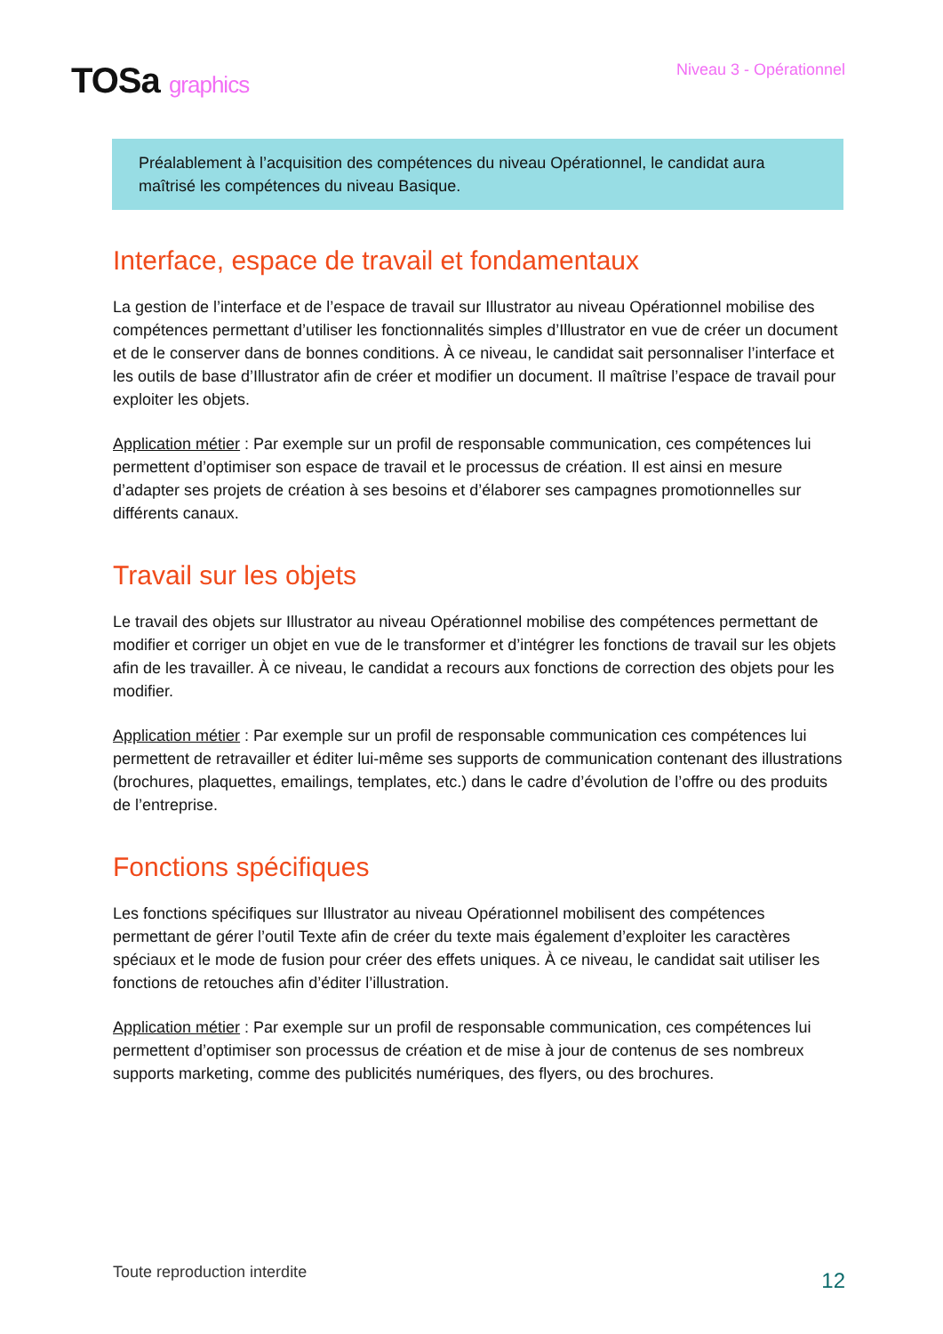TOSa graphics
Niveau 3 - Opérationnel
Préalablement à l’acquisition des compétences du niveau Opérationnel, le candidat aura maîtrisé les compétences du niveau Basique.
Interface, espace de travail et fondamentaux
La gestion de l’interface et de l’espace de travail sur Illustrator au niveau Opérationnel mobilise des compétences permettant d’utiliser les fonctionnalités simples d’Illustrator en vue de créer un document et de le conserver dans de bonnes conditions. À ce niveau, le candidat sait personnaliser l’interface et les outils de base d’Illustrator afin de créer et modifier un document. Il maîtrise l’espace de travail pour exploiter les objets.
Application métier : Par exemple sur un profil de responsable communication, ces compétences lui permettent d’optimiser son espace de travail et le processus de création. Il est ainsi en mesure d’adapter ses projets de création à ses besoins et d’élaborer ses campagnes promotionnelles sur différents canaux.
Travail sur les objets
Le travail des objets sur Illustrator au niveau Opérationnel mobilise des compétences permettant de modifier et corriger un objet en vue de le transformer et d’intégrer les fonctions de travail sur les objets afin de les travailler. À ce niveau, le candidat a recours aux fonctions de correction des objets pour les modifier.
Application métier : Par exemple sur un profil de responsable communication ces compétences lui permettent de retravailler et éditer lui-même ses supports de communication contenant des illustrations (brochures, plaquettes, emailings, templates, etc.) dans le cadre d’évolution de l’offre ou des produits de l’entreprise.
Fonctions spécifiques
Les fonctions spécifiques sur Illustrator au niveau Opérationnel mobilisent des compétences permettant de gérer l’outil Texte afin de créer du texte mais également d’exploiter les caractères spéciaux et le mode de fusion pour créer des effets uniques. À ce niveau, le candidat sait utiliser les fonctions de retouches afin d’éditer l’illustration.
Application métier : Par exemple sur un profil de responsable communication, ces compétences lui permettent d’optimiser son processus de création et de mise à jour de contenus de ses nombreux supports marketing, comme des publicités numériques, des flyers, ou des brochures.
Toute reproduction interdite 12